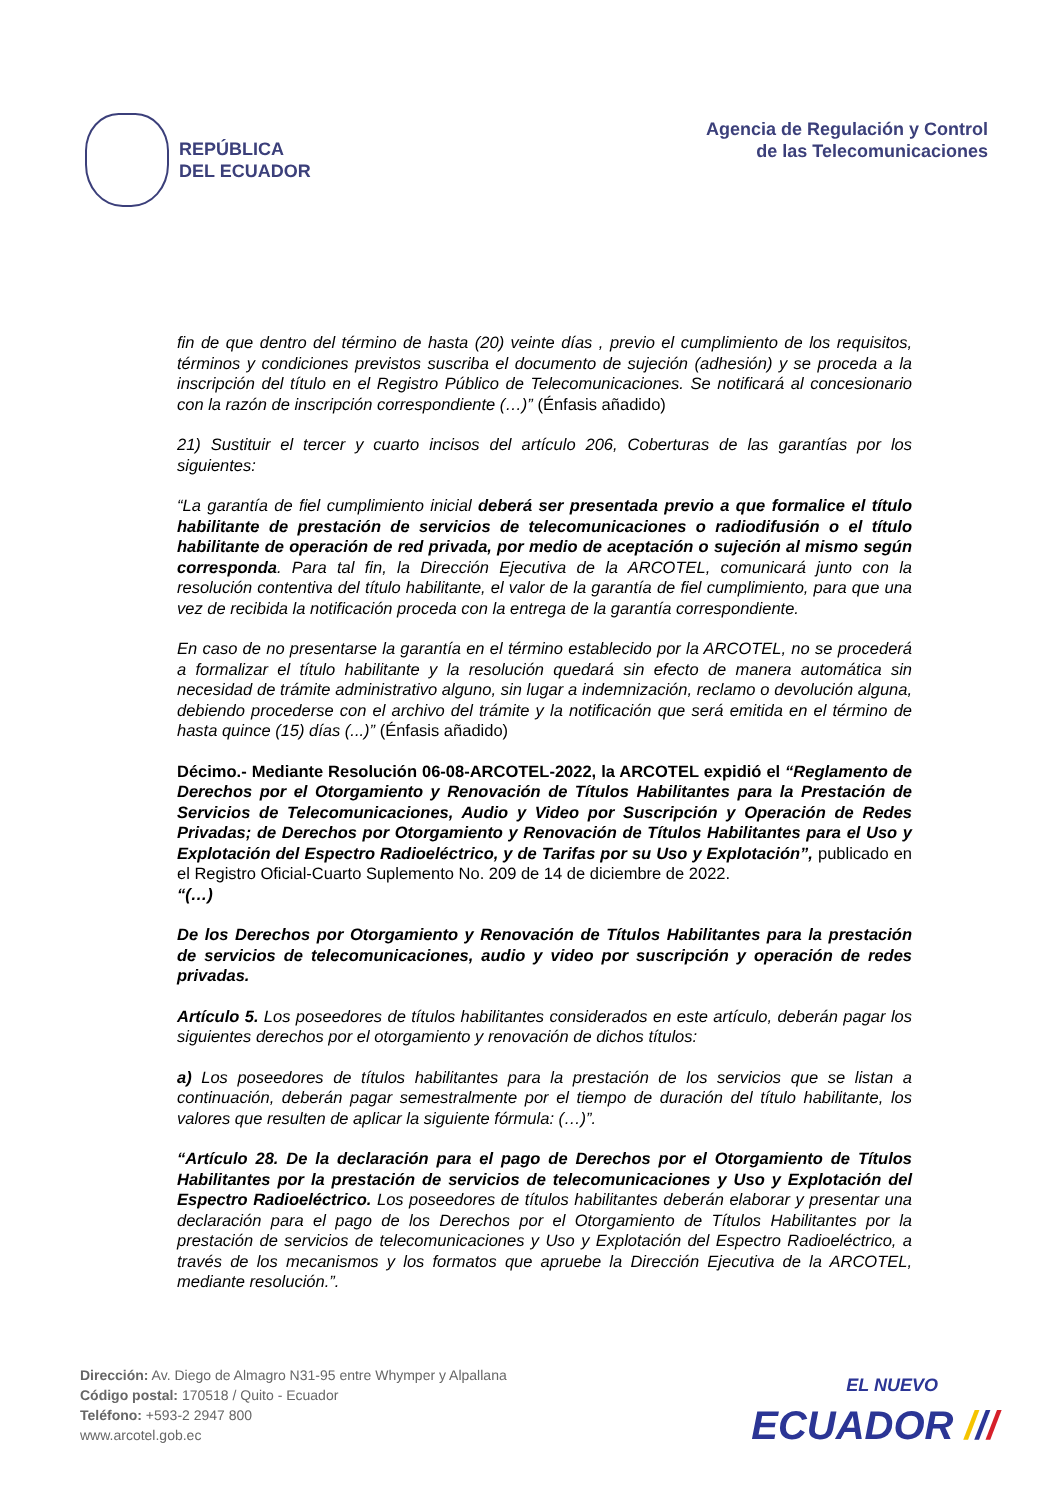REPÚBLICA
DEL ECUADOR
Agencia de Regulación y Control
de las Telecomunicaciones
fin de que dentro del término de hasta (20) veinte días , previo el cumplimiento de los requisitos, términos y condiciones previstos suscriba el documento de sujeción (adhesión) y se proceda a la inscripción del título en el Registro Público de Telecomunicaciones. Se notificará al concesionario con la razón de inscripción correspondiente (…)” (Énfasis añadido)
21) Sustituir el tercer y cuarto incisos del artículo 206, Coberturas de las garantías por los siguientes:
“La garantía de fiel cumplimiento inicial deberá ser presentada previo a que formalice el título habilitante de prestación de servicios de telecomunicaciones o radiodifusión o el título habilitante de operación de red privada, por medio de aceptación o sujeción al mismo según corresponda. Para tal fin, la Dirección Ejecutiva de la ARCOTEL, comunicará junto con la resolución contentiva del título habilitante, el valor de la garantía de fiel cumplimiento, para que una vez de recibida la notificación proceda con la entrega de la garantía correspondiente.
En caso de no presentarse la garantía en el término establecido por la ARCOTEL, no se procederá a formalizar el título habilitante y la resolución quedará sin efecto de manera automática sin necesidad de trámite administrativo alguno, sin lugar a indemnización, reclamo o devolución alguna, debiendo procederse con el archivo del trámite y la notificación que será emitida en el término de hasta quince (15) días (...)” (Énfasis añadido)
Décimo.- Mediante Resolución 06-08-ARCOTEL-2022, la ARCOTEL expidió el “Reglamento de Derechos por el Otorgamiento y Renovación de Títulos Habilitantes para la Prestación de Servicios de Telecomunicaciones, Audio y Video por Suscripción y Operación de Redes Privadas; de Derechos por Otorgamiento y Renovación de Títulos Habilitantes para el Uso y Explotación del Espectro Radioeléctrico, y de Tarifas por su Uso y Explotación”, publicado en el Registro Oficial-Cuarto Suplemento No. 209 de 14 de diciembre de 2022.
“(…)
De los Derechos por Otorgamiento y Renovación de Títulos Habilitantes para la prestación de servicios de telecomunicaciones, audio y video por suscripción y operación de redes privadas.
Artículo 5. Los poseedores de títulos habilitantes considerados en este artículo, deberán pagar los siguientes derechos por el otorgamiento y renovación de dichos títulos:
a) Los poseedores de títulos habilitantes para la prestación de los servicios que se listan a continuación, deberán pagar semestralmente por el tiempo de duración del título habilitante, los valores que resulten de aplicar la siguiente fórmula: (…)”.
“Artículo 28. De la declaración para el pago de Derechos por el Otorgamiento de Títulos Habilitantes por la prestación de servicios de telecomunicaciones y Uso y Explotación del Espectro Radioeléctrico. Los poseedores de títulos habilitantes deberán elaborar y presentar una declaración para el pago de los Derechos por el Otorgamiento de Títulos Habilitantes por la prestación de servicios de telecomunicaciones y Uso y Explotación del Espectro Radioeléctrico, a través de los mecanismos y los formatos que apruebe la Dirección Ejecutiva de la ARCOTEL, mediante resolución.”.
Dirección: Av. Diego de Almagro N31-95 entre Whymper y Alpallana
Código postal: 170518 / Quito - Ecuador
Teléfono: +593-2 2947 800
www.arcotel.gob.ec
EL NUEVO
ECUADOR ///